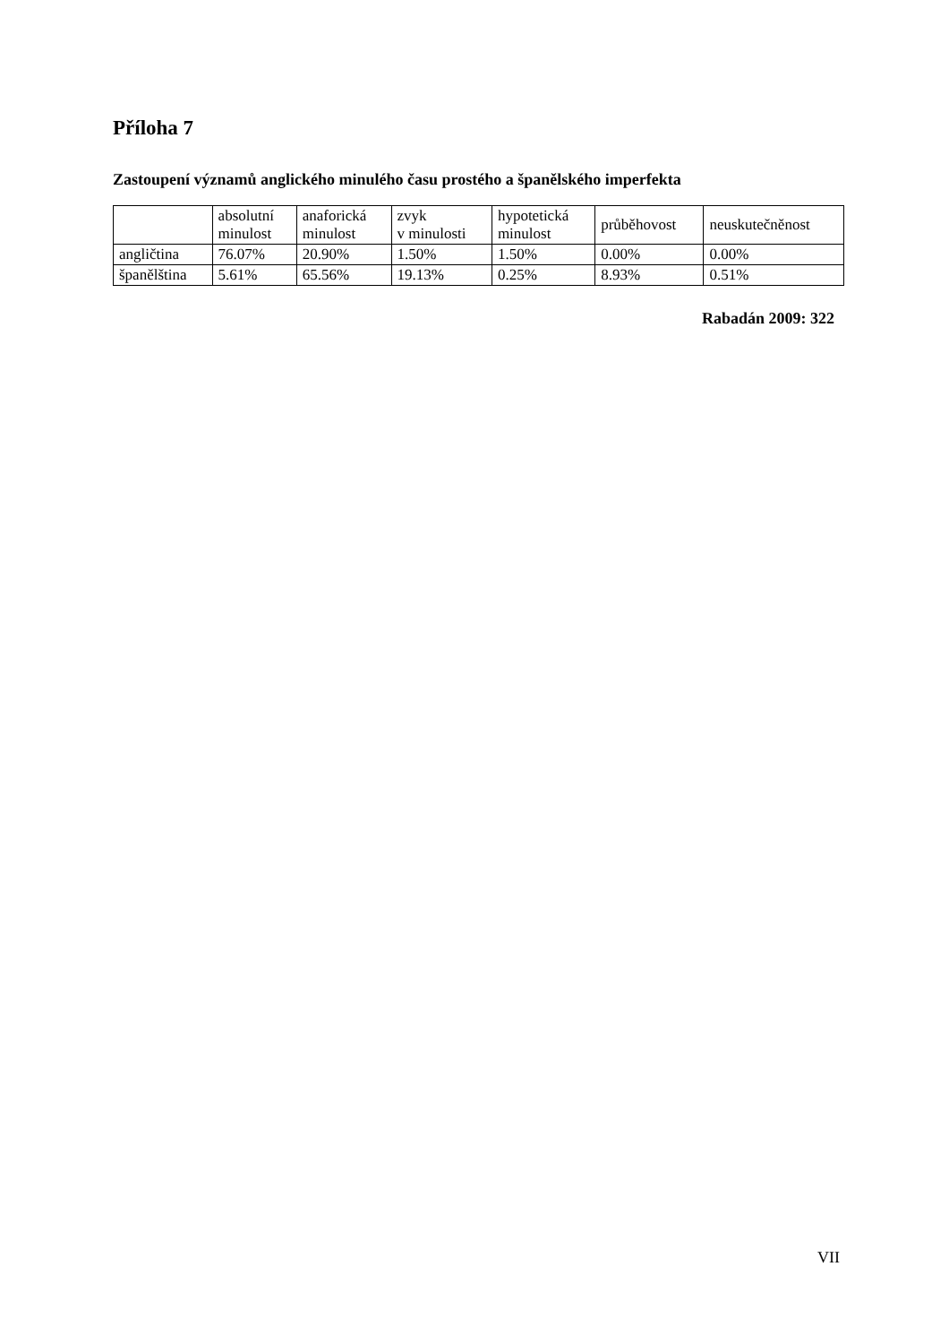Příloha 7
Zastoupení významů anglického minulého času prostého a španělského imperfekta
| | absolutní minulost | anaforická minulost | zvyk v minulosti | hypotetická minulost | průběhovost | neuskutečněnost |
| --- | --- | --- | --- | --- | --- | --- |
| angličtina | 76.07% | 20.90% | 1.50% | 1.50% | 0.00% | 0.00% |
| španělština | 5.61% | 65.56% | 19.13% | 0.25% | 8.93% | 0.51% |
Rabadán 2009: 322
VII